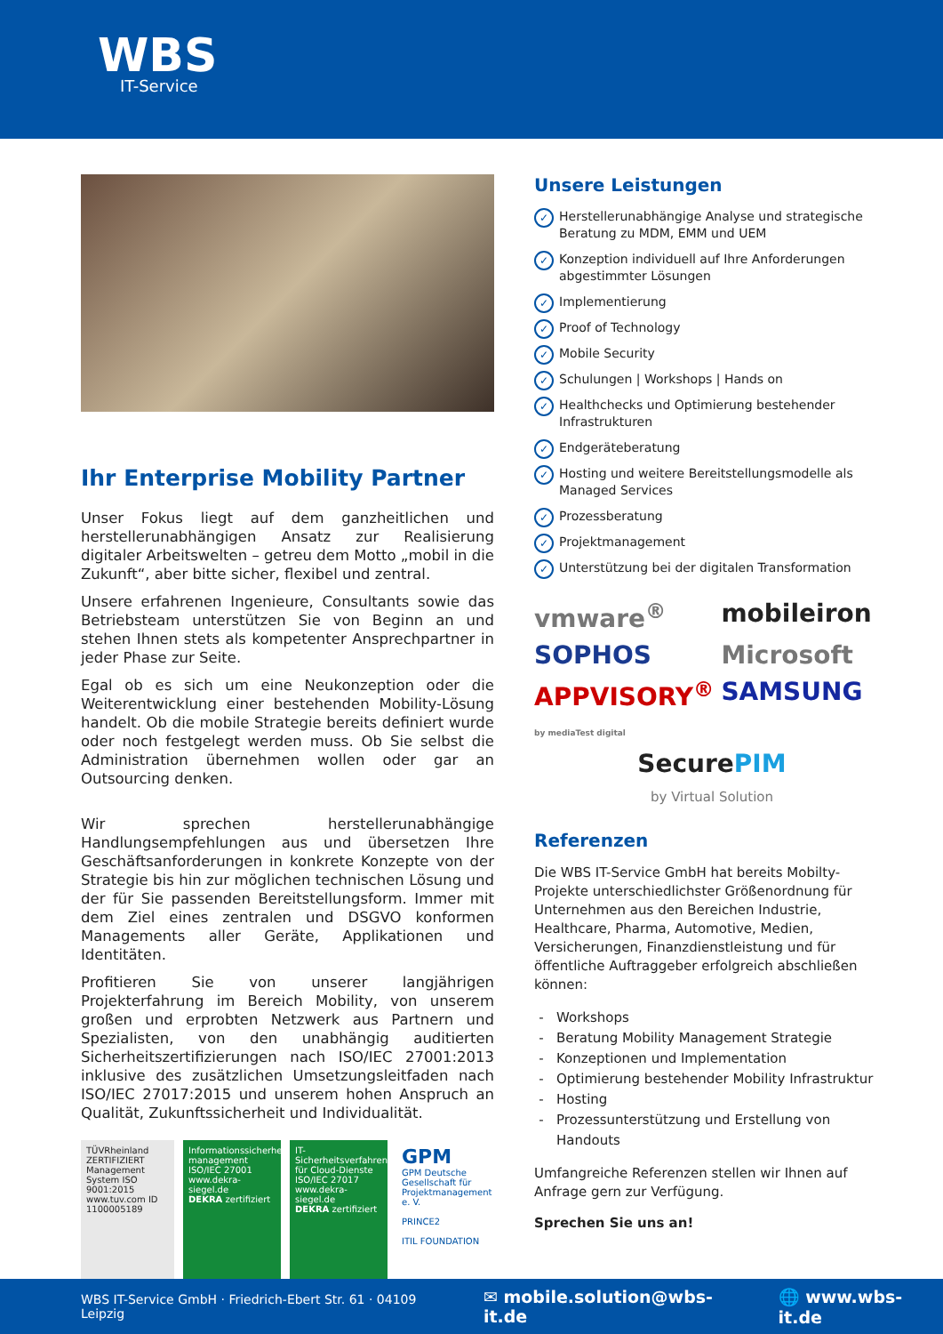WBS
IT-Service
Ihr Enterprise Mobility Partner
Unser Fokus liegt auf dem ganzheitlichen und herstellerunabhängigen Ansatz zur Realisierung digitaler Arbeitswelten – getreu dem Motto „mobil in die Zukunft“, aber bitte sicher, flexibel und zentral.
Unsere erfahrenen Ingenieure, Consultants sowie das Betriebsteam unterstützen Sie von Beginn an und stehen Ihnen stets als kompetenter Ansprechpartner in jeder Phase zur Seite.
Egal ob es sich um eine Neukonzeption oder die Weiterentwicklung einer bestehenden Mobility-Lösung handelt. Ob die mobile Strategie bereits definiert wurde oder noch festgelegt werden muss. Ob Sie selbst die Administration übernehmen wollen oder gar an Outsourcing denken.
Wir sprechen herstellerunabhängige Handlungsempfehlungen aus und übersetzen Ihre Geschäftsanforderungen in konkrete Konzepte von der Strategie bis hin zur möglichen technischen Lösung und der für Sie passenden Bereitstellungsform. Immer mit dem Ziel eines zentralen und DSGVO konformen Managements aller Geräte, Applikationen und Identitäten.
Profitieren Sie von unserer langjährigen Projekterfahrung im Bereich Mobility, von unserem großen und erprobten Netzwerk aus Partnern und Spezialisten, von den unabhängig auditierten Sicherheitszertifizierungen nach ISO/IEC 27001:2013 inklusive des zusätzlichen Umsetzungsleitfaden nach ISO/IEC 27017:2015 und unserem hohen Anspruch an Qualität, Zukunftssicherheit und Individualität.
TÜVRheinland ZERTIFIZIERT
Management System ISO 9001:2015
www.tuv.com ID 1100005189
Informationssicherheits-management ISO/IEC 27001
www.dekra-siegel.de
DEKRA zertifiziert
IT-Sicherheitsverfahren für Cloud-Dienste ISO/IEC 27017
www.dekra-siegel.de
DEKRA zertifiziert
GPM
GPM Deutsche Gesellschaft für Projektmanagement e. V.
PRINCE2
ITIL FOUNDATION
Unsere Leistungen
✓ Herstellerunabhängige Analyse und strategische Beratung zu MDM, EMM und UEM
✓ Konzeption individuell auf Ihre Anforderungen abgestimmter Lösungen
✓ Implementierung
✓ Proof of Technology
✓ Mobile Security
✓ Schulungen | Workshops | Hands on
✓ Healthchecks und Optimierung bestehender Infrastrukturen
✓ Endgeräteberatung
✓ Hosting und weitere Bereitstellungsmodelle als Managed Services
✓ Prozessberatung
✓ Projektmanagement
✓ Unterstützung bei der digitalen Transformation
vmware<sup>®</sup>
mobileiron
SOPHOS
Microsoft
APPVISORY<sup>®</sup> by mediaTest digital
SAMSUNG
SecurePIM
by Virtual Solution
Referenzen
Die WBS IT-Service GmbH hat bereits Mobilty-Projekte unterschiedlichster Größenordnung für Unternehmen aus den Bereichen Industrie, Healthcare, Pharma, Automotive, Medien, Versicherungen, Finanzdienstleistung und für öffentliche Auftraggeber erfolgreich abschließen können:
Workshops
Beratung Mobility Management Strategie
Konzeptionen und Implementation
Optimierung bestehender Mobility Infrastruktur
Hosting
Prozessunterstützung und Erstellung von Handouts
Umfangreiche Referenzen stellen wir Ihnen auf Anfrage gern zur Verfügung.
Sprechen Sie uns an!
WBS IT-Service GmbH · Friedrich-Ebert Str. 61 · 04109 Leipzig ✉ mobile.solution@wbs-it.de 🌐 www.wbs-it.de